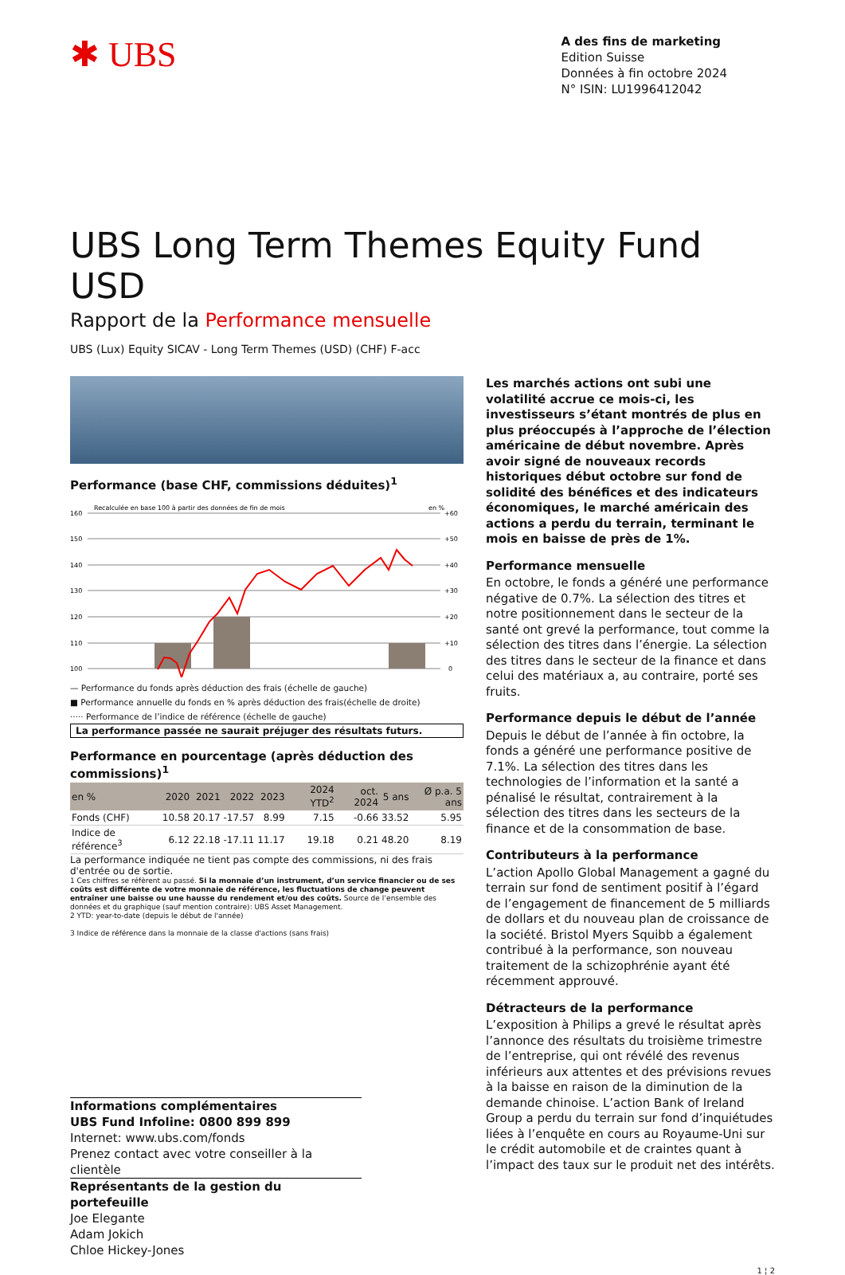✱ UBS
A des fins de marketing
Edition Suisse
Données à fin octobre 2024
N° ISIN: LU1996412042
UBS Long Term Themes Equity Fund USD
Rapport de la Performance mensuelle
UBS (Lux) Equity SICAV - Long Term Themes (USD) (CHF) F-acc
Performance (base CHF, commissions déduites)<sup>1</sup>
Recalculée en base 100 à partir des données de fin de mois
en %
160
150
140
130
120
110
100
+60
+50
+40
+30
+20
+10
0
— Performance du fonds après déduction des frais (échelle de gauche)
■ Performance annuelle du fonds en % après déduction des frais(échelle de droite)
····· Performance de l’indice de référence (échelle de gauche)
La performance passée ne saurait préjuger des résultats futurs.
Performance en pourcentage (après déduction des commissions)<sup>1</sup>
| en % | 2020 | 2021 | 2022 | 2023 | 2024 YTD<sup>2</sup> | oct. 2024 | 5 ans | Ø p.a. 5 ans |
| --- | --- | --- | --- | --- | --- | --- | --- | --- |
| Fonds (CHF) | 10.58 | 20.17 | -17.57 | 8.99 | 7.15 | -0.66 | 33.52 | 5.95 |
| Indice de référence<sup>3</sup> | 6.12 | 22.18 | -17.11 | 11.17 | 19.18 | 0.21 | 48.20 | 8.19 |
La performance indiquée ne tient pas compte des commissions, ni des frais d'entrée ou de sortie.
1 Ces chiffres se réfèrent au passé. Si la monnaie d’un instrument, d’un service financier ou de ses coûts est différente de votre monnaie de référence, les fluctuations de change peuvent entraîner une baisse ou une hausse du rendement et/ou des coûts. Source de l’ensemble des données et du graphique (sauf mention contraire): UBS Asset Management.
2 YTD: year-to-date (depuis le début de l'année)
3 Indice de référence dans la monnaie de la classe d'actions (sans frais)
Informations complémentaires
UBS Fund Infoline: 0800 899 899
Internet: www.ubs.com/fonds
Prenez contact avec votre conseiller à la clientèle
Représentants de la gestion du portefeuille
Joe Elegante
Adam Jokich
Chloe Hickey-Jones
Les marchés actions ont subi une volatilité accrue ce mois-ci, les investisseurs s’étant montrés de plus en plus préoccupés à l’approche de l’élection américaine de début novembre. Après avoir signé de nouveaux records historiques début octobre sur fond de solidité des bénéfices et des indicateurs économiques, le marché américain des actions a perdu du terrain, terminant le mois en baisse de près de 1%.
Performance mensuelle
En octobre, le fonds a généré une performance négative de 0.7%. La sélection des titres et notre positionnement dans le secteur de la santé ont grevé la performance, tout comme la sélection des titres dans l’énergie. La sélection des titres dans le secteur de la finance et dans celui des matériaux a, au contraire, porté ses fruits.
Performance depuis le début de l’année
Depuis le début de l’année à fin octobre, la fonds a généré une performance positive de 7.1%. La sélection des titres dans les technologies de l’information et la santé a pénalisé le résultat, contrairement à la sélection des titres dans les secteurs de la finance et de la consommation de base.
Contributeurs à la performance
L’action Apollo Global Management a gagné du terrain sur fond de sentiment positif à l’égard de l’engagement de financement de 5 milliards de dollars et du nouveau plan de croissance de la société. Bristol Myers Squibb a également contribué à la performance, son nouveau traitement de la schizophrénie ayant été récemment approuvé.
Détracteurs de la performance
L’exposition à Philips a grevé le résultat après l’annonce des résultats du troisième trimestre de l’entreprise, qui ont révélé des revenus inférieurs aux attentes et des prévisions revues à la baisse en raison de la diminution de la demande chinoise. L’action Bank of Ireland Group a perdu du terrain sur fond d’inquiétudes liées à l’enquête en cours au Royaume-Uni sur le crédit automobile et de craintes quant à l’impact des taux sur le produit net des intérêts.
1 ¦ 2